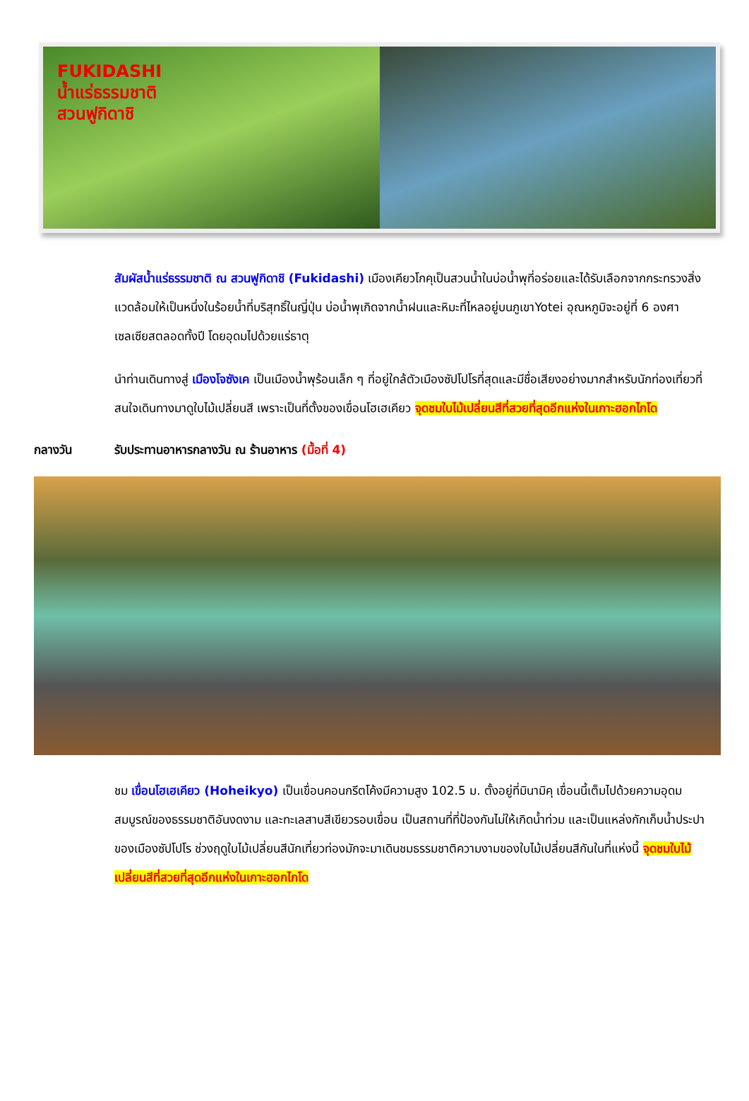FUKIDASHI
น้ำแร่ธรรมชาติ
สวนฟูกิดาชิ
สัมผัสน้ำแร่ธรรมชาติ ณ สวนฟูกิดาชิ (Fukidashi) เมืองเคียวโกคุเป็นสวนน้ำในบ่อน้ำพุที่อร่อยและได้รับเลือกจากกระทรวงสิ่งแวดล้อมให้เป็นหนึ่งในร้อยน้ำที่บริสุทธิ์ในญี่ปุ่น บ่อน้ำพุเกิดจากน้ำฝนและหิมะที่ไหลอยู่บนภูเขาYotei อุณหภูมิจะอยู่ที่ 6 องศาเซลเซียสตลอดทั้งปี โดยอุดมไปด้วยแร่ธาตุ
นำท่านเดินทางสู่ เมืองโจซังเค เป็นเมืองน้ำพุร้อนเล็ก ๆ ที่อยู่ใกล้ตัวเมืองซัปโปโรที่สุดและมีชื่อเสียงอย่างมากสำหรับนักท่องเที่ยวที่สนใจเดินทางมาดูใบไม้เปลี่ยนสี เพราะเป็นที่ตั้งของเขื่อนโฮเฮเคียว จุดชมใบไม้เปลี่ยนสีที่สวยที่สุดอีกแห่งในเกาะฮอกไกโด
กลางวัน รับประทานอาหารกลางวัน ณ ร้านอาหาร (มื้อที่ 4)
ชม เขื่อนโฮเฮเคียว (Hoheikyo) เป็นเขื่อนคอนกรีตโค้งมีความสูง 102.5 ม. ตั้งอยู่ที่มินามิคุ เขื่อนนี้เต็มไปด้วยความอุดมสมบูรณ์ของธรรมชาติอันงดงาม และทะเลสาบสีเขียวรอบเขื่อน เป็นสถานที่ที่ป้องกันไม่ให้เกิดน้ำท่วม และเป็นแหล่งกักเก็บน้ำประปาของเมืองซัปโปโร ช่วงฤดูใบไม้เปลี่ยนสีนักเที่ยวท่องมักจะมาเดินชมธรรมชาติความงามของใบไม้เปลี่ยนสีกันในที่แห่งนี้ จุดชมใบไม้เปลี่ยนสีที่สวยที่สุดอีกแห่งในเกาะฮอกไกโด